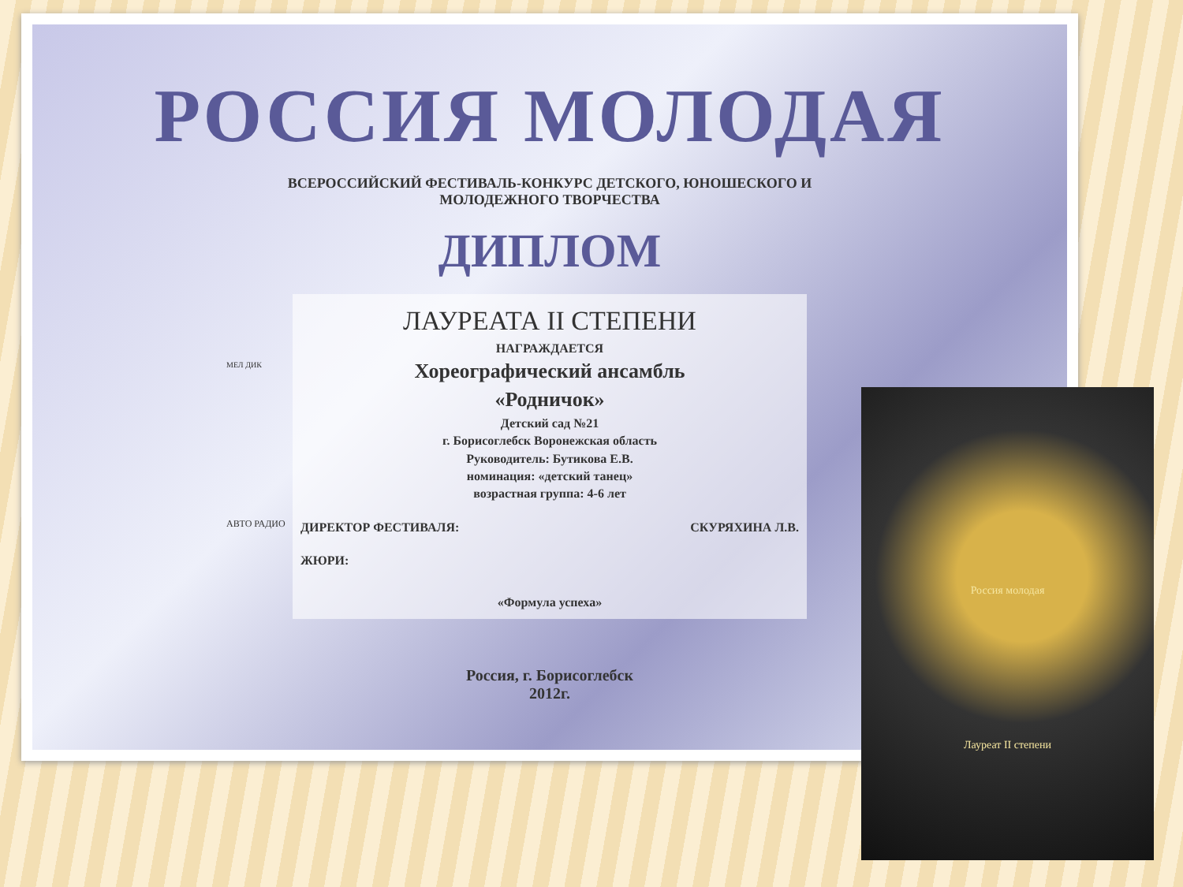РОССИЯ МОЛОДАЯ
ВСЕРОССИЙСКИЙ ФЕСТИВАЛЬ-КОНКУРС ДЕТСКОГО, ЮНОШЕСКОГО И МОЛОДЕЖНОГО ТВОРЧЕСТВА
ДИПЛОМ
ЛАУРЕАТА II СТЕПЕНИ
НАГРАЖДАЕТСЯ
Хореографический ансамбль
«Родничок»
Детский сад №21
г. Борисоглебск Воронежская область
Руководитель: Бутикова Е.В.
номинация: «детский танец»
возрастная группа: 4-6 лет
ДИРЕКТОР ФЕСТИВАЛЯ: СКУРЯХИНА Л.В.
ЖЮРИ:
«Формула успеха»
Россия, г. Борисоглебск
2012г.
МЕЛ ДИК
АВТО РАДИО
Россия молодая
Лауреат II степени